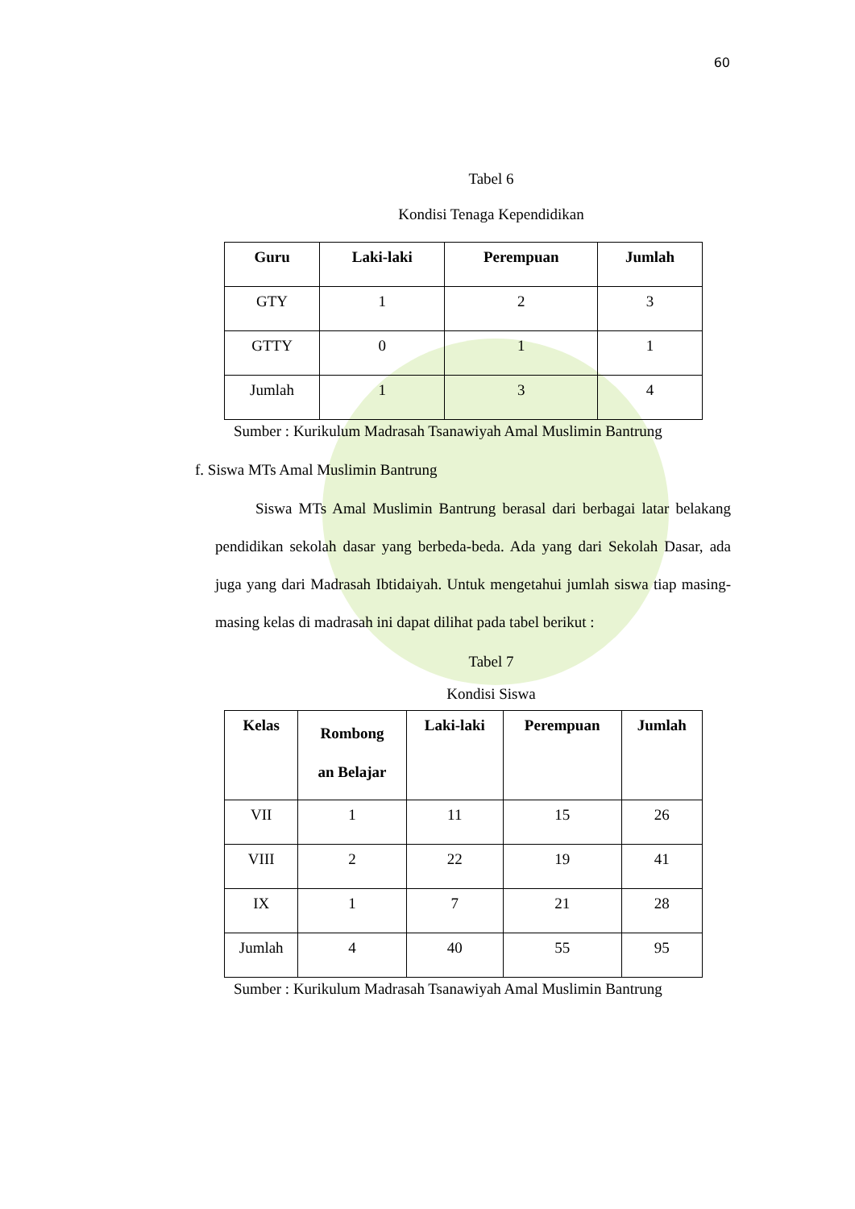60
Tabel 6
Kondisi Tenaga Kependidikan
| Guru | Laki-laki | Perempuan | Jumlah |
| --- | --- | --- | --- |
| GTY | 1 | 2 | 3 |
| GTTY | 0 | 1 | 1 |
| Jumlah | 1 | 3 | 4 |
Sumber : Kurikulum Madrasah Tsanawiyah Amal Muslimin Bantrung
f. Siswa MTs Amal Muslimin Bantrung
Siswa MTs Amal Muslimin Bantrung berasal dari berbagai latar belakang pendidikan sekolah dasar yang berbeda-beda. Ada yang dari Sekolah Dasar, ada juga yang dari Madrasah Ibtidaiyah. Untuk mengetahui jumlah siswa tiap masing-masing kelas di madrasah ini dapat dilihat pada tabel berikut :
Tabel 7
Kondisi Siswa
| Kelas | Rombong an Belajar | Laki-laki | Perempuan | Jumlah |
| --- | --- | --- | --- | --- |
| VII | 1 | 11 | 15 | 26 |
| VIII | 2 | 22 | 19 | 41 |
| IX | 1 | 7 | 21 | 28 |
| Jumlah | 4 | 40 | 55 | 95 |
Sumber : Kurikulum Madrasah Tsanawiyah Amal Muslimin Bantrung